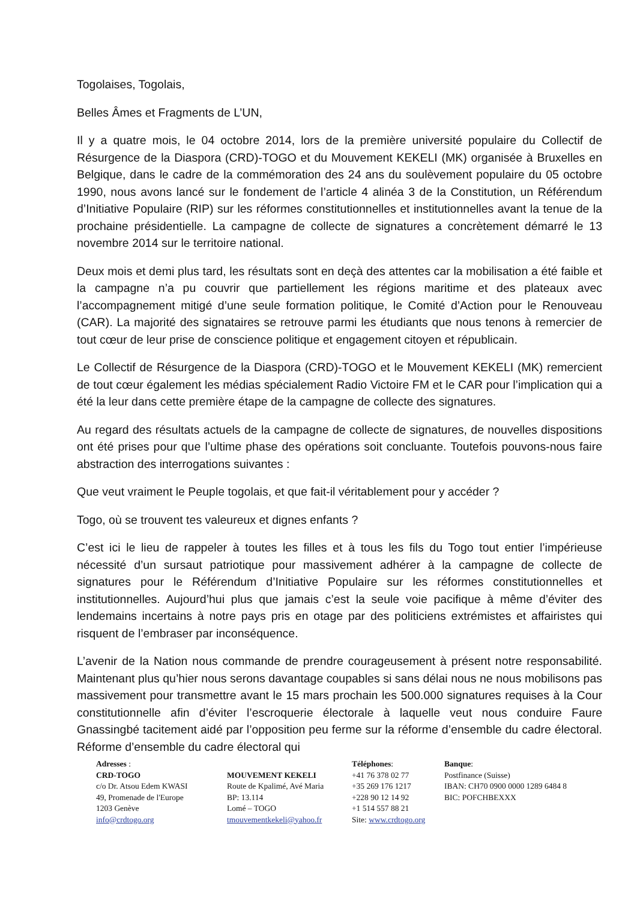Togolaises, Togolais,
Belles Âmes et Fragments de L’UN,
Il y a quatre mois, le 04 octobre 2014, lors de la première université populaire du Collectif de Résurgence de la Diaspora (CRD)-TOGO et du Mouvement KEKELI (MK) organisée à Bruxelles en Belgique, dans le cadre de la commémoration des 24 ans du soulèvement populaire du 05 octobre 1990, nous avons lancé sur le fondement de l’article 4 alinéa 3 de la Constitution, un Référendum d’Initiative Populaire (RIP) sur les réformes constitutionnelles et institutionnelles avant la tenue de la prochaine présidentielle. La campagne de collecte de signatures a concrètement démarré le 13 novembre 2014 sur le territoire national.
Deux mois et demi plus tard, les résultats sont en deçà des attentes car la mobilisation a été faible et la campagne n’a pu couvrir que partiellement les régions maritime et des plateaux avec l’accompagnement mitigé d’une seule formation politique, le Comité d’Action pour le Renouveau (CAR). La majorité des signataires se retrouve parmi les étudiants que nous tenons à remercier de tout cœur de leur prise de conscience politique et engagement citoyen et républicain.
Le Collectif de Résurgence de la Diaspora (CRD)-TOGO et le Mouvement KEKELI (MK) remercient de tout cœur également les médias spécialement Radio Victoire FM et le CAR pour l’implication qui a été la leur dans cette première étape de la campagne de collecte des signatures.
Au regard des résultats actuels de la campagne de collecte de signatures, de nouvelles dispositions ont été prises pour que l’ultime phase des opérations soit concluante. Toutefois pouvons-nous faire abstraction des interrogations suivantes :
Que veut vraiment le Peuple togolais, et que fait-il véritablement pour y accéder ?
Togo, où se trouvent tes valeureux et dignes enfants ?
C’est ici le lieu de rappeler à toutes les filles et à tous les fils du Togo tout entier l’impérieuse nécessité d’un sursaut patriotique pour massivement adhérer à la campagne de collecte de signatures pour le Référendum d’Initiative Populaire sur les réformes constitutionnelles et institutionnelles. Aujourd’hui plus que jamais c’est la seule voie pacifique à même d’éviter des lendemains incertains à notre pays pris en otage par des politiciens extrémistes et affairistes qui risquent de l’embraser par inconséquence.
L’avenir de la Nation nous commande de prendre courageusement à présent notre responsabilité. Maintenant plus qu’hier nous serons davantage coupables si sans délai nous ne nous mobilisons pas massivement pour transmettre avant le 15 mars prochain les 500.000 signatures requises à la Cour constitutionnelle afin d’éviter l’escroquerie électorale à laquelle veut nous conduire Faure Gnassingbé tacitement aidé par l’opposition peu ferme sur la réforme d’ensemble du cadre électoral. Réforme d’ensemble du cadre électoral qui
Adresses :
CRD-TOGO
c/o Dr. Atsou Edem KWASI
49, Promenade de l'Europe
1203 Genève
info@crdtogo.org
MOUVEMENT KEKELI
Route de Kpalimé, Avé Maria
BP: 13.114
Lomé – TOGO
tmouvementkekeli@yahoo.fr
Téléphones:
+41 76 378 02 77
+35 269 176 1217
+228 90 12 14 92
+1 514 557 88 21
Site: www.crdtogo.org
Banque:
Postfinance (Suisse)
IBAN: CH70 0900 0000 1289 6484 8
BIC: POFCHBEXXX